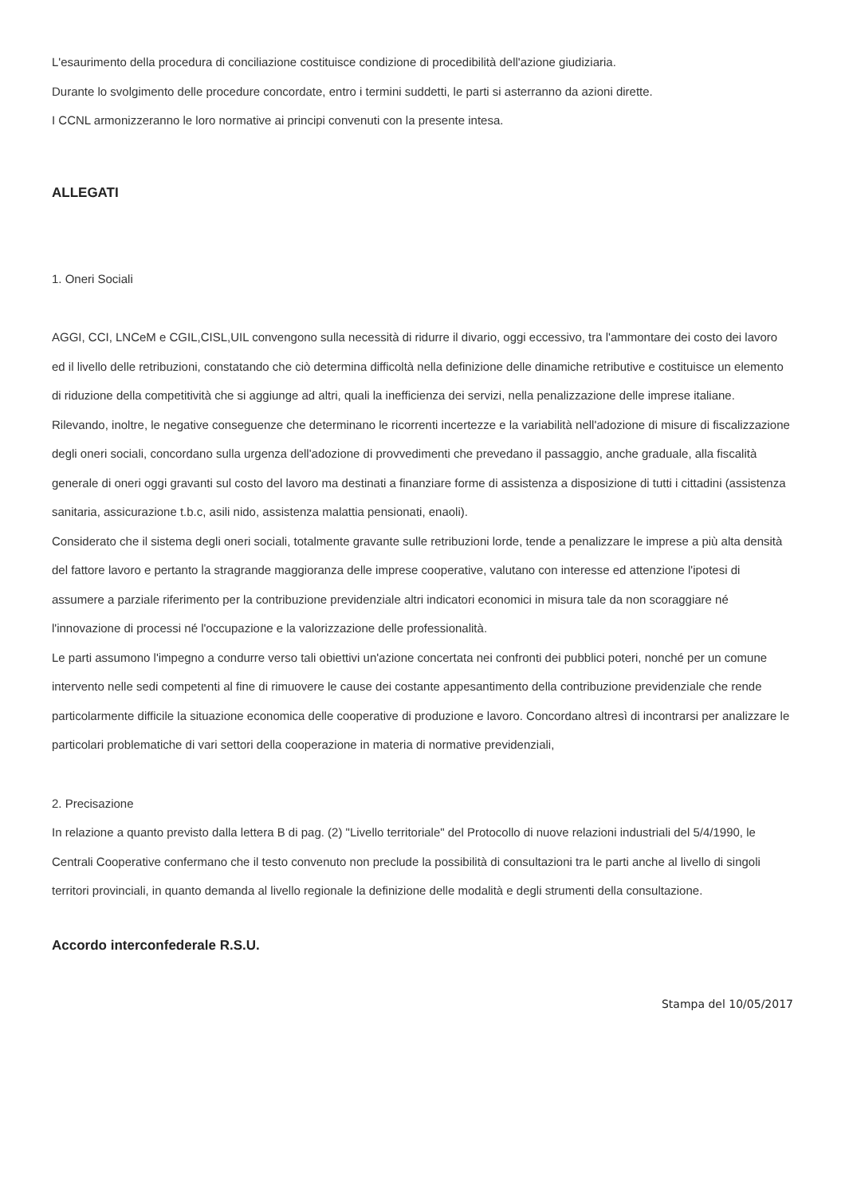L'esaurimento della procedura di conciliazione costituisce condizione di procedibilità dell'azione giudiziaria.
Durante lo svolgimento delle procedure concordate, entro i termini suddetti, le parti si asterranno da azioni dirette.
I CCNL armonizzeranno le loro normative ai principi convenuti con la presente intesa.
ALLEGATI
1. Oneri Sociali
AGGI, CCI, LNCeM e CGIL,CISL,UIL convengono sulla necessità di ridurre il divario, oggi eccessivo, tra l'ammontare dei costo dei lavoro ed il livello delle retribuzioni, constatando che ciò determina difficoltà nella definizione delle dinamiche retributive e costituisce un elemento di riduzione della competitività che si aggiunge ad altri, quali la inefficienza dei servizi, nella penalizzazione delle imprese italiane.
Rilevando, inoltre, le negative conseguenze che determinano le ricorrenti incertezze e la variabilità nell'adozione di misure di fiscalizzazione degli oneri sociali, concordano sulla urgenza dell'adozione di provvedimenti che prevedano il passaggio, anche graduale, alla fiscalità generale di oneri oggi gravanti sul costo del lavoro ma destinati a finanziare forme di assistenza a disposizione di tutti i cittadini (assistenza sanitaria, assicurazione t.b.c, asili nido, assistenza malattia pensionati, enaoli).
Considerato che il sistema degli oneri sociali, totalmente gravante sulle retribuzioni lorde, tende a penalizzare le imprese a più alta densità del fattore lavoro e pertanto la stragrande maggioranza delle imprese cooperative, valutano con interesse ed attenzione l'ipotesi di assumere a parziale riferimento per la contribuzione previdenziale altri indicatori economici in misura tale da non scoraggiare né l'innovazione di processi né l'occupazione e la valorizzazione delle professionalità.
Le parti assumono l'impegno a condurre verso tali obiettivi un'azione concertata nei confronti dei pubblici poteri, nonché per un comune intervento nelle sedi competenti al fine di rimuovere le cause dei costante appesantimento della contribuzione previdenziale che rende particolarmente difficile la situazione economica delle cooperative di produzione e lavoro. Concordano altresì di incontrarsi per analizzare le particolari problematiche di vari settori della cooperazione in materia di normative previdenziali,
2. Precisazione
In relazione a quanto previsto dalla lettera B di pag. (2) "Livello territoriale" del Protocollo di nuove relazioni industriali del 5/4/1990, le Centrali Cooperative confermano che il testo convenuto non preclude la possibilità di consultazioni tra le parti anche al livello di singoli territori provinciali, in quanto demanda al livello regionale la definizione delle modalità e degli strumenti della consultazione.
Accordo interconfederale R.S.U.
Stampa del 10/05/2017